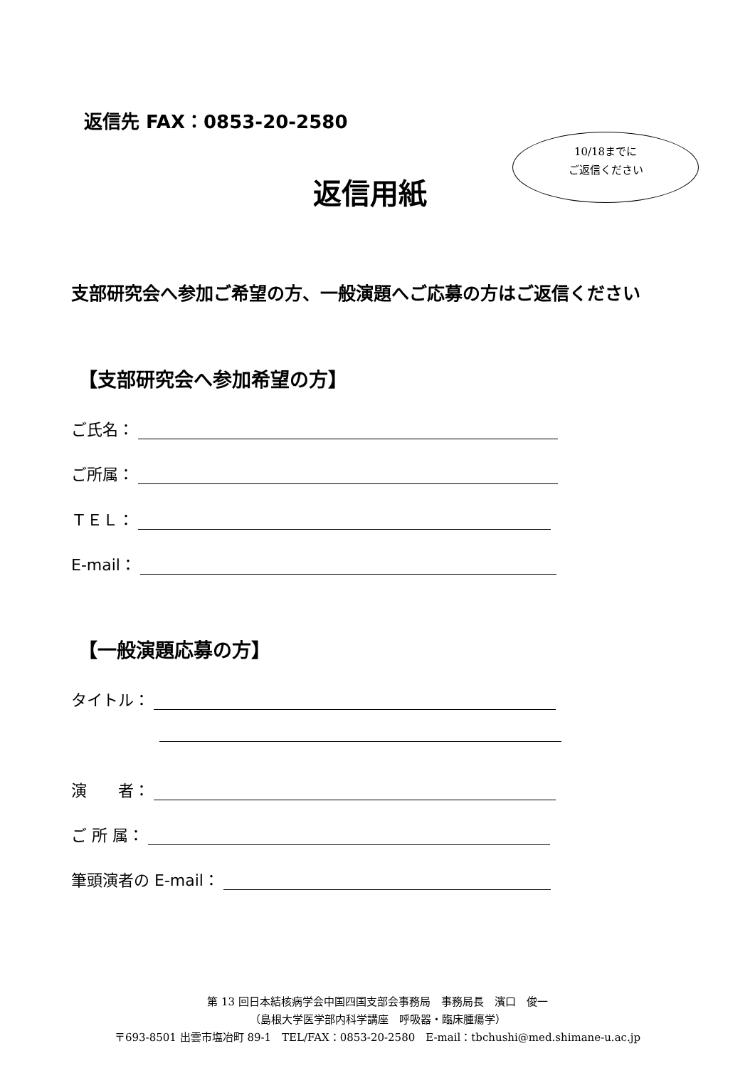返信先 FAX：0853-20-2580
10/18までに
ご返信ください
返信用紙
支部研究会へ参加ご希望の方、一般演題へご応募の方はご返信ください
【支部研究会へ参加希望の方】
ご氏名：
ご所属：
ＴＥＬ：
E-mail：
【一般演題応募の方】
タイトル：
演　　者：
ご 所 属：
筆頭演者の E-mail：
第 13 回日本結核病学会中国四国支部会事務局　事務局長　濱口　俊一
（島根大学医学部内科学講座　呼吸器・臨床腫瘍学）
〒693-8501 出雲市塩冶町 89-1　TEL/FAX：0853-20-2580　E-mail：tbchushi@med.shimane-u.ac.jp